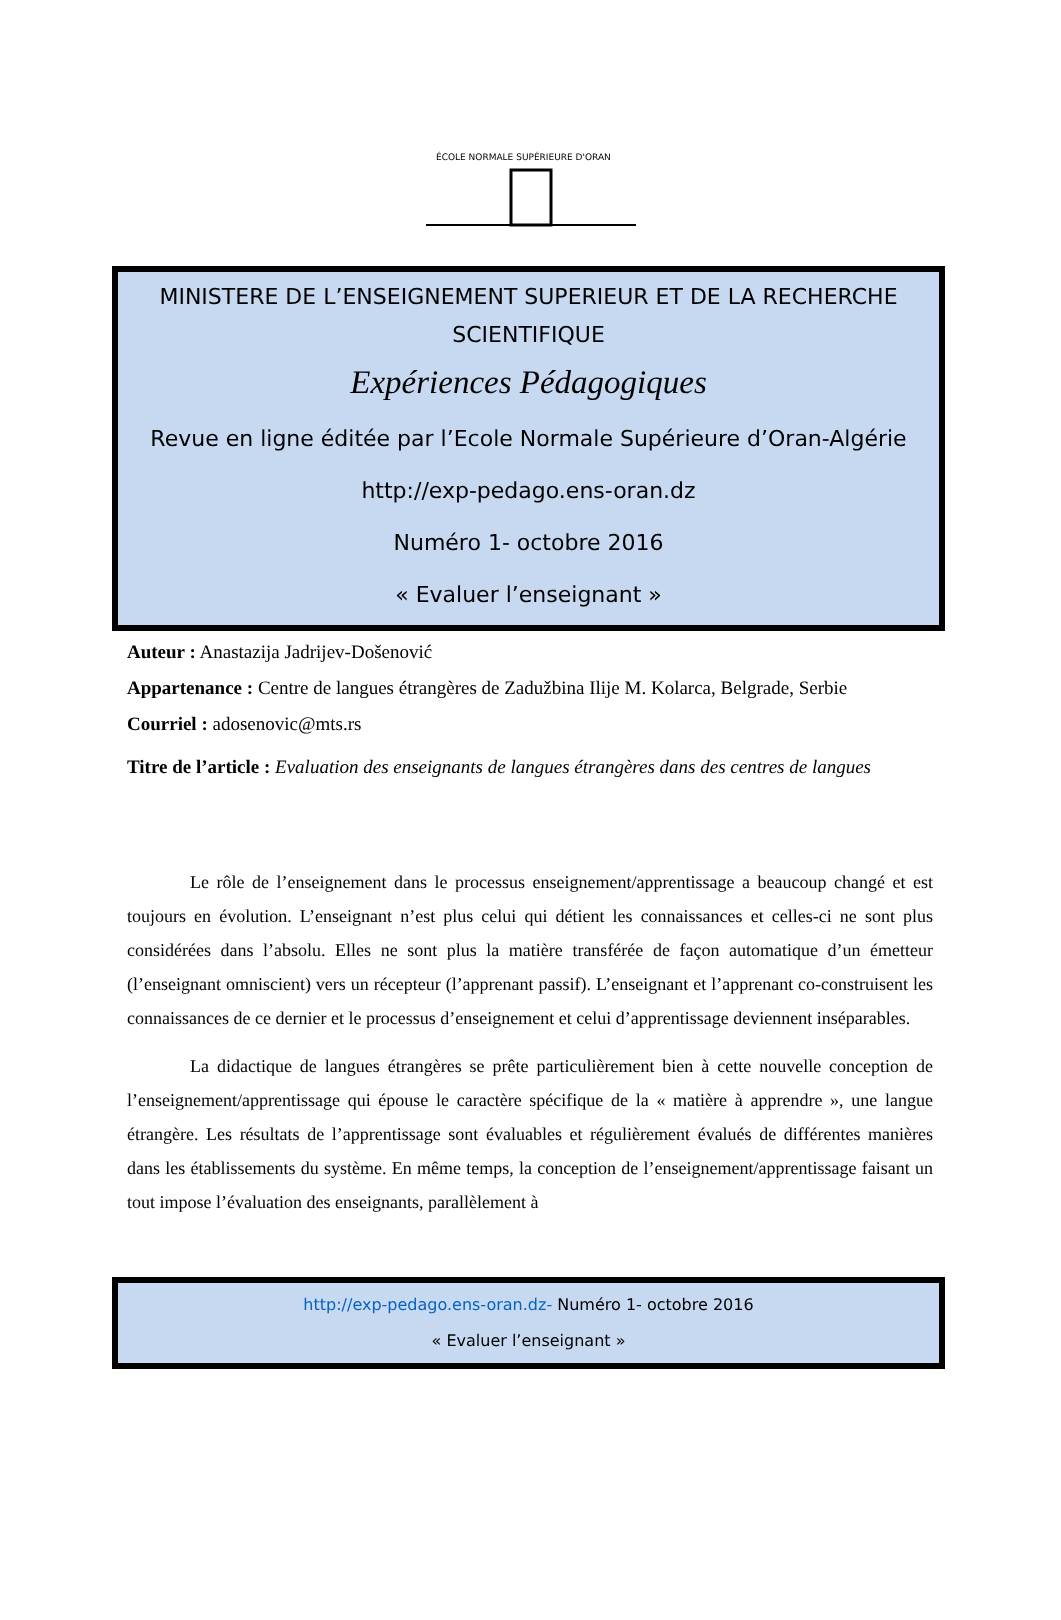ÉCOLE NORMALE SUPÉRIEURE D'ORAN
MINISTERE DE L’ENSEIGNEMENT SUPERIEUR ET DE LA RECHERCHE SCIENTIFIQUE
Expériences Pédagogiques
Revue en ligne éditée par l’Ecole Normale Supérieure d’Oran-Algérie
http://exp-pedago.ens-oran.dz
Numéro 1- octobre 2016
« Evaluer l’enseignant »
Auteur : Anastazija Jadrijev-Došenović
Appartenance : Centre de langues étrangères de Zadužbina Ilije M. Kolarca, Belgrade, Serbie
Courriel : adosenovic@mts.rs
Titre de l’article : Evaluation des enseignants de langues étrangères dans des centres de langues
Le rôle de l’enseignement dans le processus enseignement/apprentissage a beaucoup changé et est toujours en évolution. L’enseignant n’est plus celui qui détient les connaissances et celles-ci ne sont plus considérées dans l’absolu. Elles ne sont plus la matière transférée de façon automatique d’un émetteur (l’enseignant omniscient) vers un récepteur (l’apprenant passif). L’enseignant et l’apprenant co-construisent les connaissances de ce dernier et le processus d’enseignement et celui d’apprentissage deviennent inséparables.
La didactique de langues étrangères se prête particulièrement bien à cette nouvelle conception de l’enseignement/apprentissage qui épouse le caractère spécifique de la « matière à apprendre », une langue étrangère. Les résultats de l’apprentissage sont évaluables et régulièrement évalués de différentes manières dans les établissements du système. En même temps, la conception de l’enseignement/apprentissage faisant un tout impose l’évaluation des enseignants, parallèlement à
http://exp-pedago.ens-oran.dz- Numéro 1- octobre 2016
« Evaluer l’enseignant »